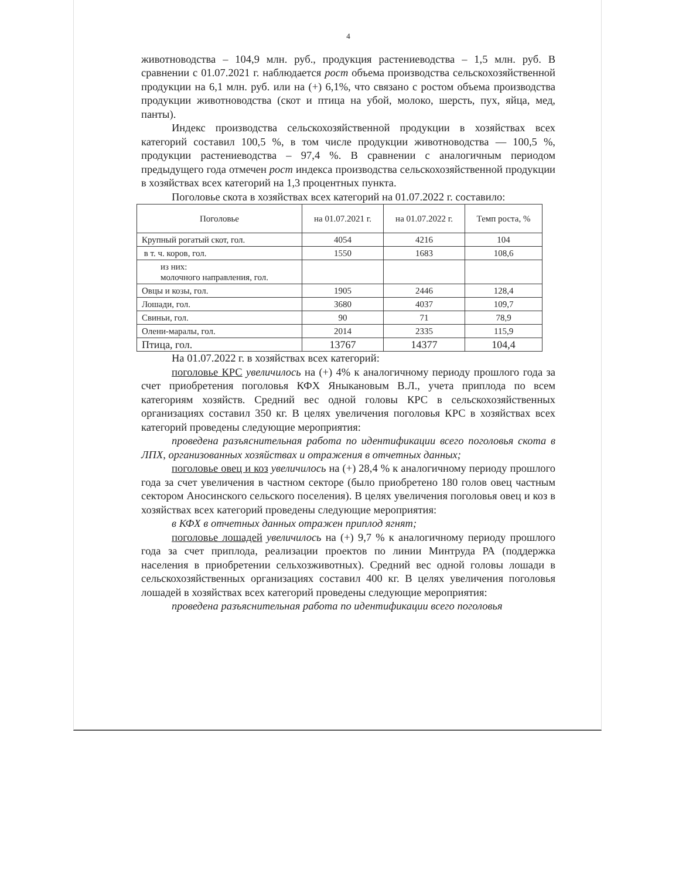4
животноводства – 104,9 млн. руб., продукция растениеводства – 1,5 млн. руб. В сравнении с 01.07.2021 г. наблюдается рост объема производства сельскохозяйственной продукции на 6,1 млн. руб. или на (+) 6,1%, что связано с ростом объема производства продукции животноводства (скот и птица на убой, молоко, шерсть, пух, яйца, мед, панты).
Индекс производства сельскохозяйственной продукции в хозяйствах всех категорий составил 100,5 %, в том числе продукции животноводства — 100,5 %, продукции растениеводства – 97,4 %. В сравнении с аналогичным периодом предыдущего года отмечен рост индекса производства сельскохозяйственной продукции в хозяйствах всех категорий на 1,3 процентных пункта.
Поголовье скота в хозяйствах всех категорий на 01.07.2022 г. составило:
| Поголовье | на 01.07.2021 г. | на 01.07.2022 г. | Темп роста, % |
| --- | --- | --- | --- |
| Крупный рогатый скот, гол. | 4054 | 4216 | 104 |
| в т. ч. коров, гол. | 1550 | 1683 | 108,6 |
| из них: молочного направления, гол. | | | |
| Овцы и козы, гол. | 1905 | 2446 | 128,4 |
| Лошади, гол. | 3680 | 4037 | 109,7 |
| Свиньи, гол. | 90 | 71 | 78,9 |
| Олени-маралы, гол. | 2014 | 2335 | 115,9 |
| Птица, гол. | 13767 | 14377 | 104,4 |
На 01.07.2022 г. в хозяйствах всех категорий:
поголовье КРС увеличилось на (+) 4% к аналогичному периоду прошлого года за счет приобретения поголовья КФХ Яныкановым В.Л., учета приплода по всем категориям хозяйств. Средний вес одной головы КРС в сельскохозяйственных организациях составил 350 кг. В целях увеличения поголовья КРС в хозяйствах всех категорий проведены следующие мероприятия:
проведена разъяснительная работа по идентификации всего поголовья скота в ЛПХ, организованных хозяйствах и отражения в отчетных данных;
поголовье овец и коз увеличилось на (+) 28,4 % к аналогичному периоду прошлого года за счет увеличения в частном секторе (было приобретено 180 голов овец частным сектором Аносинского сельского поселения). В целях увеличения поголовья овец и коз в хозяйствах всех категорий проведены следующие мероприятия:
в КФХ в отчетных данных отражен приплод ягнят;
поголовье лошадей увеличилось на (+) 9,7 % к аналогичному периоду прошлого года за счет приплода, реализации проектов по линии Минтруда РА (поддержка населения в приобретении сельхозживотных). Средний вес одной головы лошади в сельскохозяйственных организациях составил 400 кг. В целях увеличения поголовья лошадей в хозяйствах всех категорий проведены следующие мероприятия:
проведена разъяснительная работа по идентификации всего поголовья